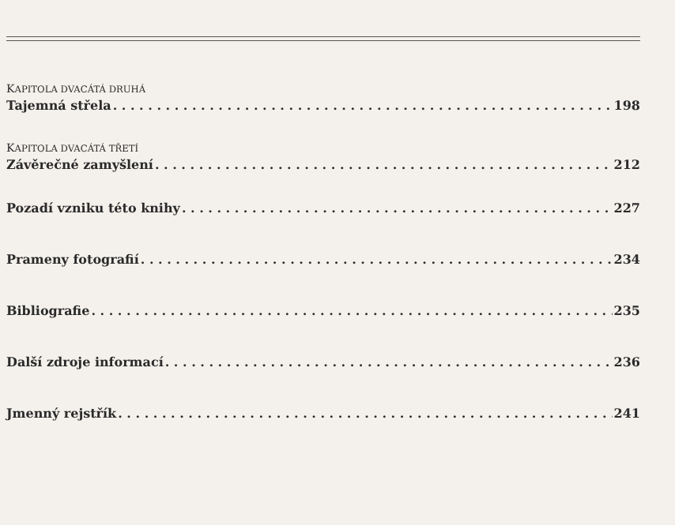KAPITOLA DVACÁTÁ DRUHÁ
Tajemná střela 198
KAPITOLA DVACÁTÁ TŘETÍ
Závěrečné zamyšlení 212
Pozadí vzniku této knihy 227
Prameny fotografií 234
Bibliografie 235
Další zdroje informací 236
Jmenný rejstřík 241